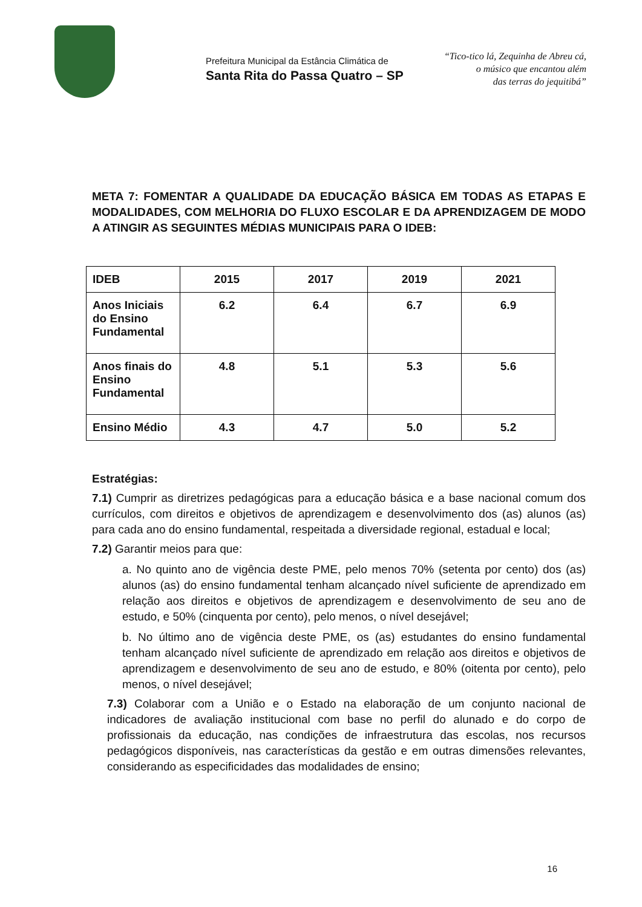Prefeitura Municipal da Estância Climática de
Santa Rita do Passa Quatro – SP
“Tico-tico lá, Zequinha de Abreu cá,
o músico que encantou além
das terras do jequitibá”
META 7: FOMENTAR A QUALIDADE DA EDUCAÇÃO BÁSICA EM TODAS AS ETAPAS E MODALIDADES, COM MELHORIA DO FLUXO ESCOLAR E DA APRENDIZAGEM DE MODO A ATINGIR AS SEGUINTES MÉDIAS MUNICIPAIS PARA O IDEB:
| IDEB | 2015 | 2017 | 2019 | 2021 |
| --- | --- | --- | --- | --- |
| Anos Iniciais do Ensino Fundamental | 6.2 | 6.4 | 6.7 | 6.9 |
| Anos finais do Ensino Fundamental | 4.8 | 5.1 | 5.3 | 5.6 |
| Ensino Médio | 4.3 | 4.7 | 5.0 | 5.2 |
Estratégias:
7.1) Cumprir as diretrizes pedagógicas para a educação básica e a base nacional comum dos currículos, com direitos e objetivos de aprendizagem e desenvolvimento dos (as) alunos (as) para cada ano do ensino fundamental, respeitada a diversidade regional, estadual e local;
7.2) Garantir meios para que:
a. No quinto ano de vigência deste PME, pelo menos 70% (setenta por cento) dos (as) alunos (as) do ensino fundamental tenham alcançado nível suficiente de aprendizado em relação aos direitos e objetivos de aprendizagem e desenvolvimento de seu ano de estudo, e 50% (cinquenta por cento), pelo menos, o nível desejável;
b. No último ano de vigência deste PME, os (as) estudantes do ensino fundamental tenham alcançado nível suficiente de aprendizado em relação aos direitos e objetivos de aprendizagem e desenvolvimento de seu ano de estudo, e 80% (oitenta por cento), pelo menos, o nível desejável;
7.3) Colaborar com a União e o Estado na elaboração de um conjunto nacional de indicadores de avaliação institucional com base no perfil do alunado e do corpo de profissionais da educação, nas condições de infraestrutura das escolas, nos recursos pedagógicos disponíveis, nas características da gestão e em outras dimensões relevantes, considerando as especificidades das modalidades de ensino;
16